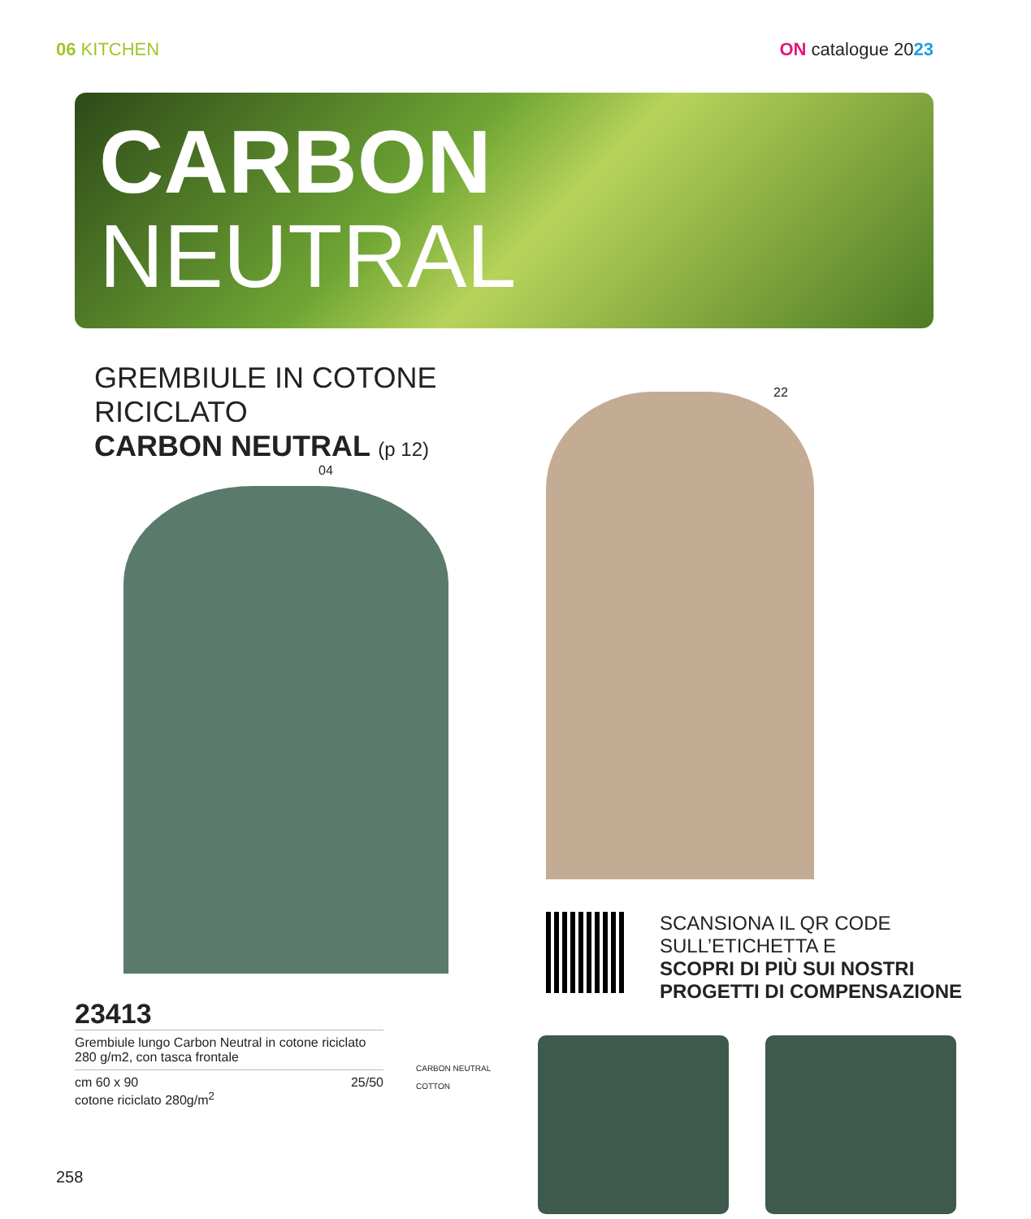06 KITCHEN ON catalogue 2023
CARBON
NEUTRAL
GREMBIULE IN COTONE RICICLATO
CARBON NEUTRAL (p 12)
04
23413
Grembiule lungo Carbon Neutral in cotone riciclato 280 g/m2, con tasca frontale
cm 60 x 90
cotone riciclato 280g/m<sup>2</sup> 25/50
CARBON NEUTRAL
COTTON
22
SCANSIONA IL QR CODE
SULL’ETICHETTA E
SCOPRI DI PIÙ SUI NOSTRI
PROGETTI DI COMPENSAZIONE
258